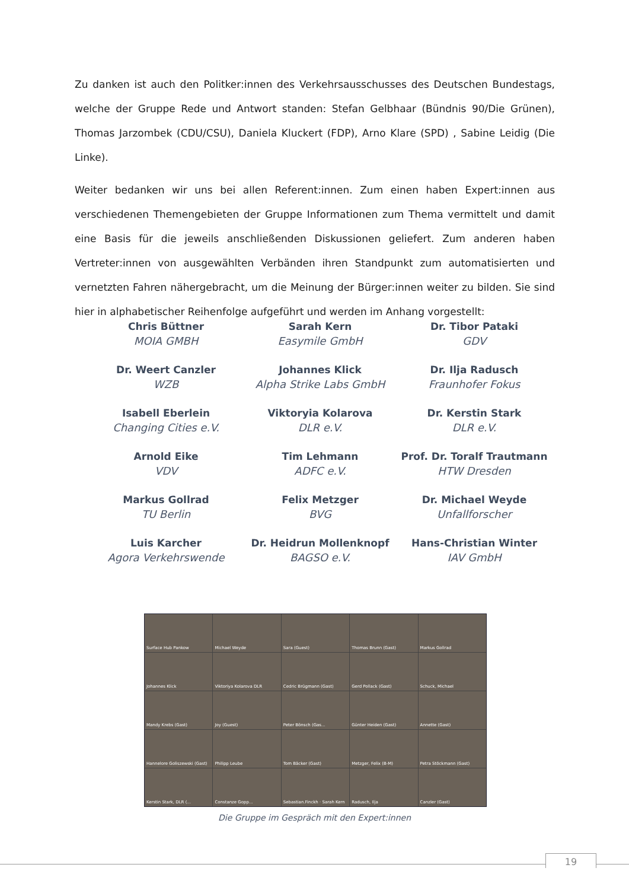Zu danken ist auch den Politker:innen des Verkehrsausschusses des Deutschen Bundestags, welche der Gruppe Rede und Antwort standen: Stefan Gelbhaar (Bündnis 90/Die Grünen), Thomas Jar­zombek (CDU/CSU), Daniela Kluckert (FDP), Arno Klare (SPD) , Sabine Leidig (Die Linke).
Weiter bedanken wir uns bei allen Referent:innen. Zum einen haben Expert:innen aus verschiedenen Themengebieten der Gruppe Informationen zum Thema vermittelt und damit eine Basis für die je­weils anschließenden Diskussionen geliefert. Zum anderen haben Vertreter:innen von ausgewählten Verbänden ihren Standpunkt zum automatisierten und vernetzten Fahren nähergebracht, um die Meinung der Bürger:innen weiter zu bilden. Sie sind hier in alphabetischer Reihenfolge aufgeführt und werden im Anhang vorgestellt:
Chris Büttner
MOIA GMBH
Sarah Kern
Easymile GmbH
Dr. Tibor Pataki
GDV
Dr. Weert Canzler
WZB
Johannes Klick
Alpha Strike Labs GmbH
Dr. Ilja Radusch
Fraunhofer Fokus
Isabell Eberlein
Changing Cities e.V.
Viktoryia Kolarova
DLR e.V.
Dr. Kerstin Stark
DLR e.V.
Arnold Eike
VDV
Tim Lehmann
ADFC e.V.
Prof. Dr. Toralf Trautmann
HTW Dresden
Markus Gollrad
TU Berlin
Felix Metzger
BVG
Dr. Michael Weyde
Unfallforscher
Luis Karcher
Agora Verkehrswende
Dr. Heidrun Mollenknopf
BAGSO e.V.
Hans-Christian Winter
IAV GmbH
Surface Hub Pankow
Michael Weyde
Sara (Guest)
Thomas Brunn (Gast)
Markus Gollrad
Johannes Klick
Viktoriya Kolarova DLR
Cedric Brügmann (Gast)
Gerd Pollack (Gast)
Schuck, Michael
Mandy Krebs (Gast)
Joy (Guest)
Peter Bönsch (Gas...
Günter Heiden (Gast)
Annette (Gast)
Hannelore Goliszewski (Gast)
Philipp Leube
Tom Bäcker (Gast)
Metzger, Felix (B-M)
Petra Stöckmann (Gast)
Kerstin Stark, DLR (...
Constanze Gopp...
Sebastian.Finckh · Sarah Kern
Radusch, Ilja
Canzler (Gast)
Die Gruppe im Gespräch mit den Expert:innen
19